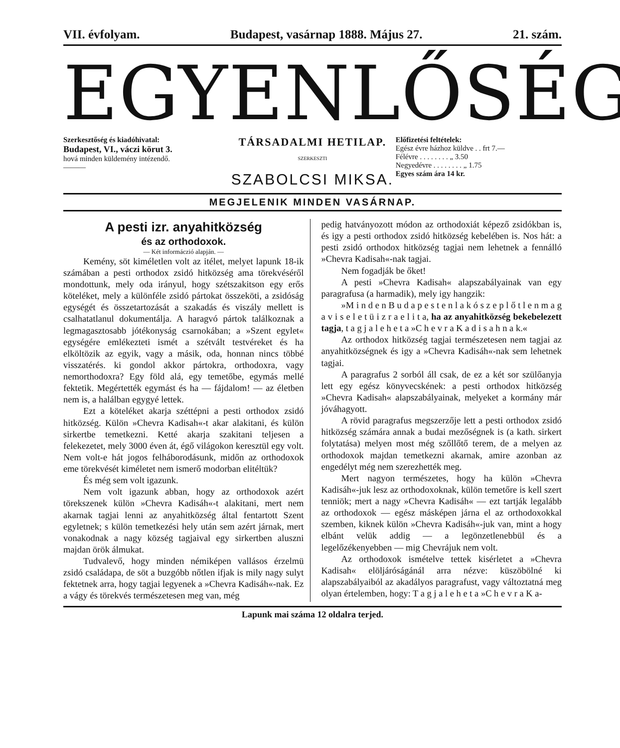VII. évfolyam. Budapest, vasárnap 1888. Május 27. 21. szám.
EGYENLŐSÉG
Szerkesztőség és kiadóhivatal:
Budapest, VI., váczi körut 3.
hová minden küldemény intézendő.
———
TÁRSADALMI HETILAP.
SZERKESZTI
SZABOLCSI MIKSA.
Előfizetési feltételek:
Egész évre házhoz küldve . . frt 7.—
Félévre . . . . . . . . „ 3.50
Negyedévre . . . . . . . . „ 1.75
Egyes szám ára 14 kr.
MEGJELENIK MINDEN VASÁRNAP.
A pesti izr. anyahitközség
és az orthodoxok.
— Két informáczió alapján. —
Kemény, söt kiméletlen volt az itélet, melyet lapunk 18-ik számában a pesti orthodox zsidó hitközség ama törekvéséről mondottunk, mely oda irányul, hogy szétszakitson egy erős köteléket, mely a különféle zsidó pártokat összeköti, a zsidóság egységét és összetartozását a szakadás és viszály mellett is csalhatatlanul dokumentálja. A haragvó pártok találkoznak a legmagasztosabb jótékonyság csarnokában; a »Szent egylet« egységére emlékezteti ismét a szétvált testvéreket és ha elköltözik az egyik, vagy a másik, oda, honnan nincs többé visszatérés. ki gondol akkor pártokra, orthodoxra, vagy nemorthodoxra? Egy föld alá, egy temetőbe, egymás mellé fektetik. Megértették egymást és ha — fájdalom! — az életben nem is, a halálban egygyé lettek.
Ezt a köteléket akarja széttépni a pesti orthodox zsidó hitközség. Külön »Chevra Kadisah«-t akar alakitani, és külön sirkertbe temetkezni. Ketté akarja szakitani teljesen a felekezetet, mely 3000 éven át, égő világokon keresztül egy volt. Nem volt-e hát jogos felháborodásunk, midőn az orthodoxok eme törekvését kiméletet nem ismerő modorban elitéltük?
És még sem volt igazunk.
Nem volt igazunk abban, hogy az orthodoxok azért törekszenek külön »Chevra Kadisáh«-t alakitani, mert nem akarnak tagjai lenni az anyahitközség által fentartott Szent egyletnek; s külön temetkezési hely után sem azért járnak, mert vonakodnak a nagy község tagjaival egy sirkertben aluszni majdan örök álmukat.
Tudvalevő, hogy minden némiképen vallásos érzelmü zsidó családapa, de söt a buzgóbb nőtlen ifjak is mily nagy sulyt fektetnek arra, hogy tagjai legyenek a »Chevra Kadisáh«-nak. Ez a vágy és törekvés természetesen meg van, még
pedig hatványozott módon az orthodoxiát képező zsidókban is, és igy a pesti orthodox zsidó hitközség kebelében is. Nos hát: a pesti zsidó orthodox hitközség tagjai nem lehetnek a fennálló »Chevra Kadisah«-nak tagjai.
Nem fogadják be őket!
A pesti »Chevra Kadisah« alapszabályainak van egy paragrafusa (a harmadik), mely igy hangzik:
»M i n d e n B u d a p e s t e n l a k ó s z e p l ő t l e n m a g a v i s e l e t ü i z r a e l i t a, ha az anyahitközség bekebelezett tagja, t a g j a l e h e t a »C h e v r a K a d i s a h n a k.«
Az orthodox hitközség tagjai természetesen nem tagjai az anyahitközségnek és igy a »Chevra Kadisáh«-nak sem lehetnek tagjai.
A paragrafus 2 sorból áll csak, de ez a két sor szülőanyja lett egy egész könyvecskének: a pesti orthodox hitközség »Chevra Kadisah« alapszabályainak, melyeket a kormány már jóváhagyott.
A rövid paragrafus megszerzője lett a pesti orthodox zsidó hitközség számára annak a budai mezőségnek is (a kath. sirkert folytatása) melyen most még szőllőtő terem, de a melyen az orthodoxok majdan temetkezni akarnak, amire azonban az engedélyt még nem szerezhették meg.
Mert nagyon természetes, hogy ha külön »Chevra Kadisáh«-juk lesz az orthodoxoknak, külön temetőre is kell szert tenniök; mert a nagy »Chevra Kadisáh« — ezt tartják legalább az orthodoxok — egész másképen járna el az orthodoxokkal szemben, kiknek külön »Chevra Kadisáh«-juk van, mint a hogy elbánt velük addig — a legönzetlenebbül és a legelőzékenyebben — mig Chevrájuk nem volt.
Az orthodoxok ismételve tettek kisérletet a »Chevra Kadisah« elöljáróságánál arra nézve: küszöbölné ki alapszabályaiból az akadályos paragrafust, vagy változtatná meg olyan értelemben, hogy: T a g j a l e h e t a »C h e v r a K a-
Lapunk mai száma 12 oldalra terjed.